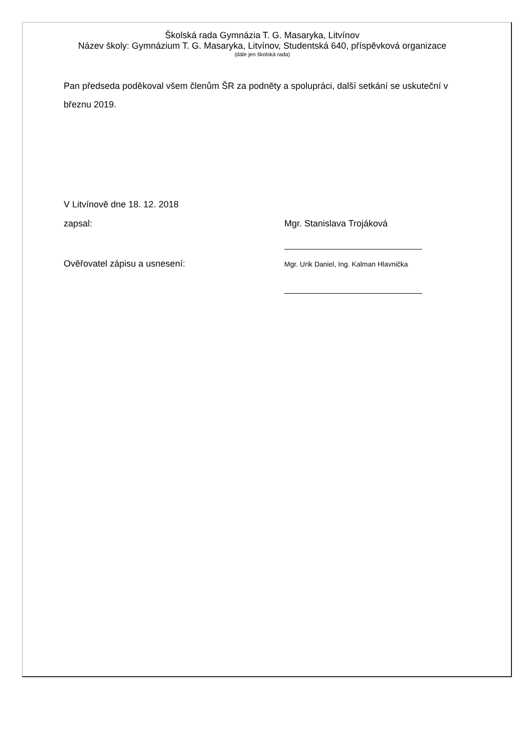Školská rada Gymnázia T. G. Masaryka, Litvínov
Název školy: Gymnázium T. G. Masaryka, Litvínov, Studentská 640, příspěvková organizace
(dále jen školská rada)
Pan předseda poděkoval všem členům ŠR za podněty a spolupráci, další setkání se uskuteční v březnu 2019.
V Litvínově dne 18. 12. 2018
zapsal: Mgr. Stanislava Trojáková
Ověřovatel zápisu a usnesení:
Mgr. Urik Daniel, Ing. Kalman Hlavnička